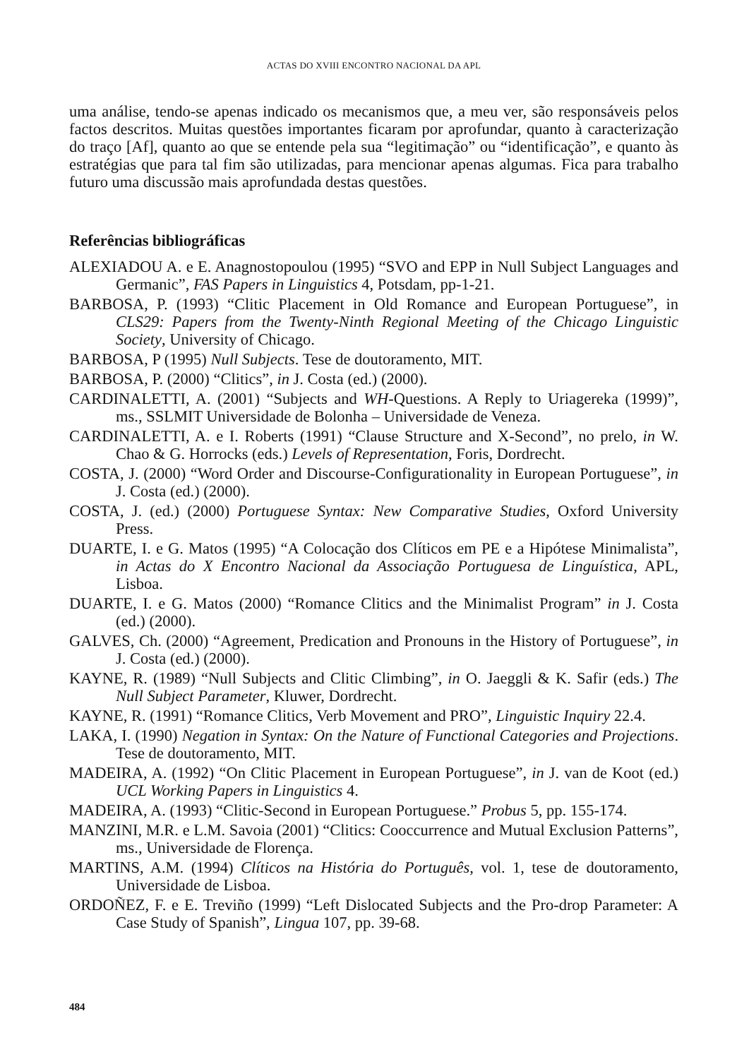ACTAS DO XVIII ENCONTRO NACIONAL DA APL
uma análise, tendo-se apenas indicado os mecanismos que, a meu ver, são responsáveis pelos factos descritos. Muitas questões importantes ficaram por aprofundar, quanto à caracterização do traço [Af], quanto ao que se entende pela sua “legitimação” ou “identificação”, e quanto às estratégias que para tal fim são utilizadas, para mencionar apenas algumas. Fica para trabalho futuro uma discussão mais aprofundada destas questões.
Referências bibliográficas
ALEXIADOU A. e E. Anagnostopoulou (1995) “SVO and EPP in Null Subject Languages and Germanic”, FAS Papers in Linguistics 4, Potsdam, pp-1-21.
BARBOSA, P. (1993) “Clitic Placement in Old Romance and European Portuguese”, in CLS29: Papers from the Twenty-Ninth Regional Meeting of the Chicago Linguistic Society, University of Chicago.
BARBOSA, P (1995) Null Subjects. Tese de doutoramento, MIT.
BARBOSA, P. (2000) “Clitics”, in J. Costa (ed.) (2000).
CARDINALETTI, A. (2001) “Subjects and WH-Questions. A Reply to Uriagereka (1999)”, ms., SSLMIT Universidade de Bolonha – Universidade de Veneza.
CARDINALETTI, A. e I. Roberts (1991) “Clause Structure and X-Second”, no prelo, in W. Chao & G. Horrocks (eds.) Levels of Representation, Foris, Dordrecht.
COSTA, J. (2000) “Word Order and Discourse-Configurationality in European Portuguese”, in J. Costa (ed.) (2000).
COSTA, J. (ed.) (2000) Portuguese Syntax: New Comparative Studies, Oxford University Press.
DUARTE, I. e G. Matos (1995) “A Colocação dos Clíticos em PE e a Hipótese Minimalista”, in Actas do X Encontro Nacional da Associação Portuguesa de Linguística, APL, Lisboa.
DUARTE, I. e G. Matos (2000) “Romance Clitics and the Minimalist Program” in J. Costa (ed.) (2000).
GALVES, Ch. (2000) “Agreement, Predication and Pronouns in the History of Portuguese”, in J. Costa (ed.) (2000).
KAYNE, R. (1989) “Null Subjects and Clitic Climbing”, in O. Jaeggli & K. Safir (eds.) The Null Subject Parameter, Kluwer, Dordrecht.
KAYNE, R. (1991) “Romance Clitics, Verb Movement and PRO”, Linguistic Inquiry 22.4.
LAKA, I. (1990) Negation in Syntax: On the Nature of Functional Categories and Projections. Tese de doutoramento, MIT.
MADEIRA, A. (1992) “On Clitic Placement in European Portuguese”, in J. van de Koot (ed.) UCL Working Papers in Linguistics 4.
MADEIRA, A. (1993) “Clitic-Second in European Portuguese.” Probus 5, pp. 155-174.
MANZINI, M.R. e L.M. Savoia (2001) “Clitics: Cooccurrence and Mutual Exclusion Patterns”, ms., Universidade de Florença.
MARTINS, A.M. (1994) Clíticos na História do Português, vol. 1, tese de doutoramento, Universidade de Lisboa.
ORDOÑEZ, F. e E. Treviño (1999) “Left Dislocated Subjects and the Pro-drop Parameter: A Case Study of Spanish”, Lingua 107, pp. 39-68.
484